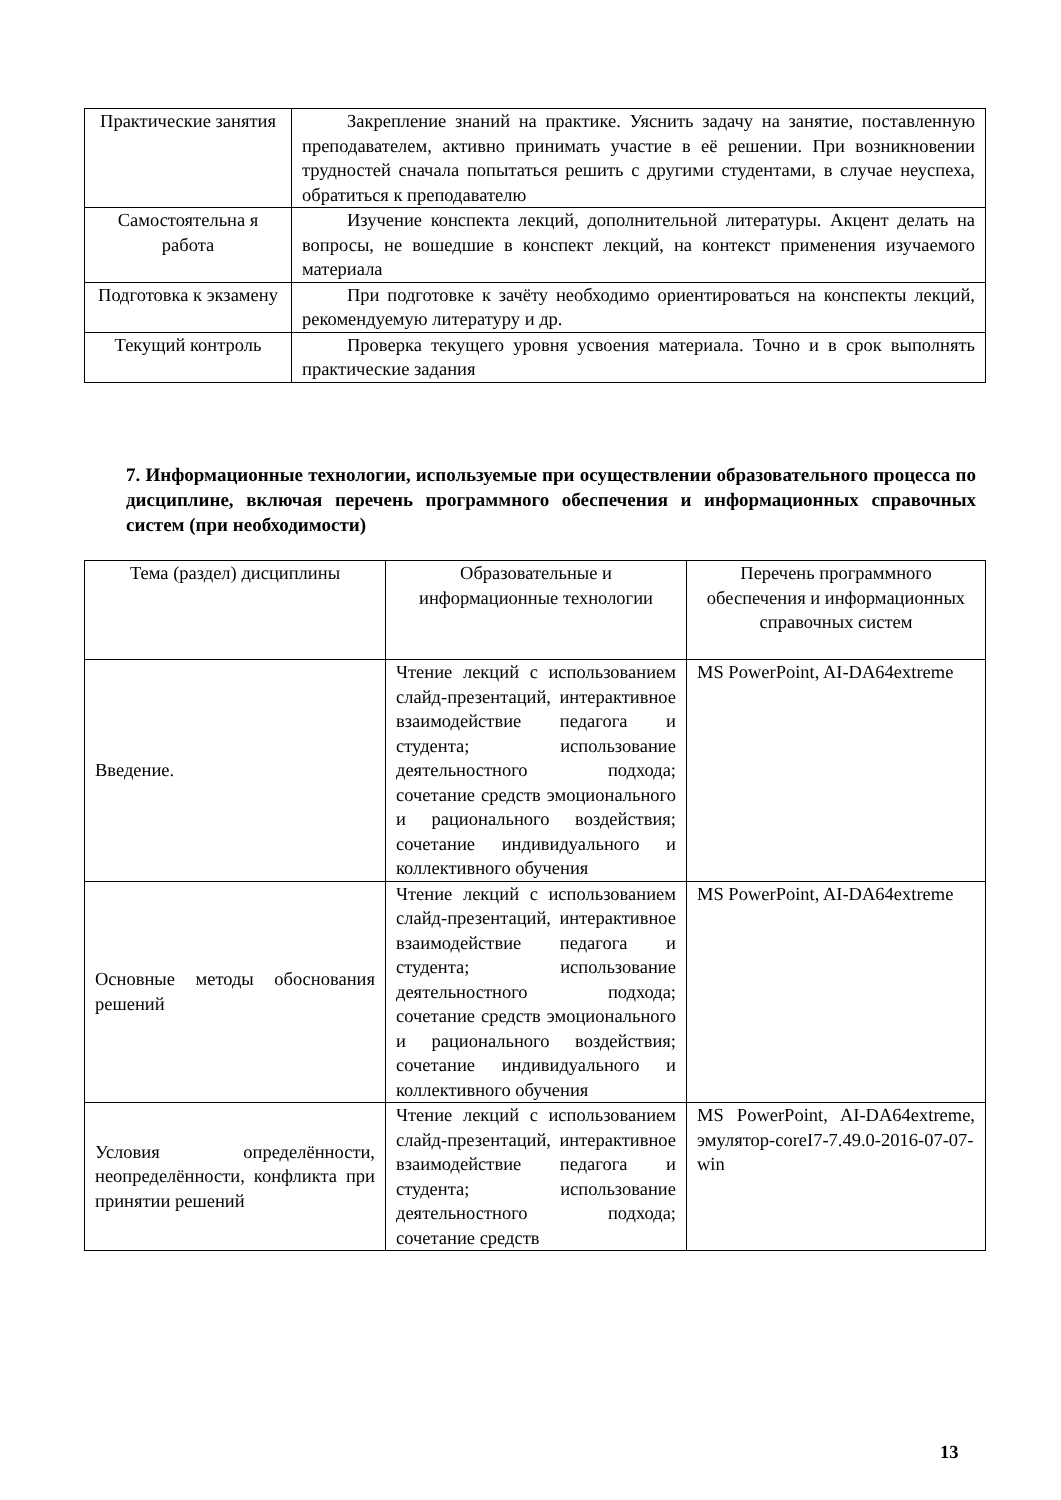| Практические занятия | Закрепление знаний на практике. Уяснить задачу на занятие, поставленную преподавателем, активно принимать участие в её решении. При возникновении трудностей сначала попытаться решить с другими студентами, в случае неуспеха, обратиться к преподавателю |
| Самостоятельна я работа | Изучение конспекта лекций, дополнительной литературы. Акцент делать на вопросы, не вошедшие в конспект лекций, на контекст применения изучаемого материала |
| Подготовка к экзамену | При подготовке к зачёту необходимо ориентироваться на конспекты лекций, рекомендуемую литературу и др. |
| Текущий контроль | Проверка текущего уровня усвоения материала. Точно и в срок выполнять практические задания |
7. Информационные технологии, используемые при осуществлении образовательного процесса по дисциплине, включая перечень программного обеспечения и информационных справочных систем (при необходимости)
| Тема (раздел) дисциплины | Образовательные и информационные технологии | Перечень программного обеспечения и информационных справочных систем |
| Введение. | Чтение лекций с использованием слайд-презентаций, интерактивное взаимодействие педагога и студента; использование деятельностного подхода; сочетание средств эмоционального и рационального воздействия; сочетание индивидуального и коллективного обучения | MS PowerPoint, AI-DA64extreme |
| Основные методы обоснования решений | Чтение лекций с использованием слайд-презентаций, интерактивное взаимодействие педагога и студента; использование деятельностного подхода; сочетание средств эмоционального и рационального воздействия; сочетание индивидуального и коллективного обучения | MS PowerPoint, AI-DA64extreme |
| Условия определённости, неопределённости, конфликта при принятии решений | Чтение лекций с использованием слайд-презентаций, интерактивное взаимодействие педагога и студента; использование деятельностного подхода; сочетание средств | MS PowerPoint, AI-DA64extreme, эмулятор-coreI7-7.49.0-2016-07-07-win |
13